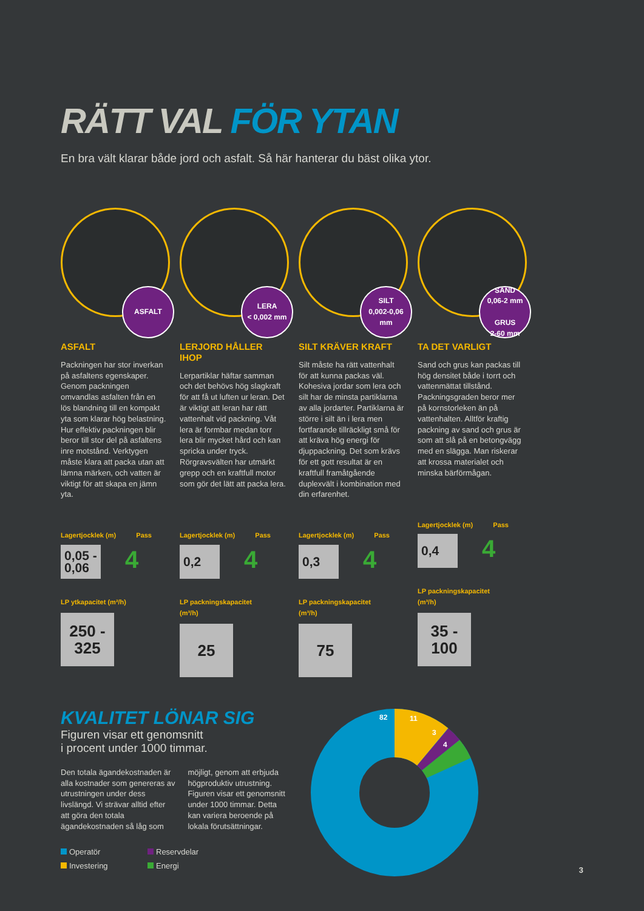RÄTT VAL FÖR YTAN
En bra vält klarar både jord och asfalt. Så här hanterar du bäst olika ytor.
ASFALT
ASFALT
Packningen har stor inverkan på asfaltens egenskaper. Genom packningen omvandlas asfalten från en lös blandning till en kompakt yta som klarar hög belastning. Hur effektiv packningen blir beror till stor del på asfaltens inre motstånd. Verktygen måste klara att packa utan att lämna märken, och vatten är viktigt för att skapa en jämn yta.
Lagertjocklek (m) Pass
0,05 - 0,06
4
LP ytkapacitet (m²/h)
250 - 325
LERA
< 0,002 mm
LERJORD HÅLLER IHOP
Lerpartiklar häftar samman och det behövs hög slagkraft för att få ut luften ur leran. Det är viktigt att leran har rätt vattenhalt vid packning. Våt lera är formbar medan torr lera blir mycket hård och kan spricka under tryck. Rörgravsvälten har utmärkt grepp och en kraftfull motor som gör det lätt att packa lera.
Lagertjocklek (m) Pass
0,2
4
LP packningskapacitet (m³/h)
25
SILT
0,002-0,06 mm
SILT KRÄVER KRAFT
Silt måste ha rätt vattenhalt för att kunna packas väl. Kohesiva jordar som lera och silt har de minsta partiklarna av alla jordarter. Partiklarna är större i silt än i lera men fortfarande tillräckligt små för att kräva hög energi för djuppackning. Det som krävs för ett gott resultat är en kraftfull framåtgående duplexvält i kombination med din erfarenhet.
Lagertjocklek (m) Pass
0,3
4
LP packningskapacitet (m³/h)
75
SAND
0,06-2 mm
GRUS
2-60 mm
TA DET VARLIGT
Sand och grus kan packas till hög densitet både i torrt och vattenmättat tillstånd. Packningsgraden beror mer på kornstorleken än på vattenhalten. Alltför kraftig packning av sand och grus är som att slå på en betongvägg med en slägga. Man riskerar att krossa materialet och minska bärförmågan.
Lagertjocklek (m) Pass
0,4
4
LP packningskapacitet (m³/h)
35 - 100
KVALITET LÖNAR SIG
Figuren visar ett genomsnitt
i procent under 1000 timmar.
Den totala ägandekostnaden är alla kostnader som genereras av utrustningen under dess livslängd. Vi strävar alltid efter att göra den totala ägandekostnaden så låg som
möjligt, genom att erbjuda högproduktiv utrustning. Figuren visar ett genomsnitt under 1000 timmar. Detta kan variera beroende på lokala förutsättningar.
Operatör
Reservdelar
Investering
Energi
82
11
3
4
3